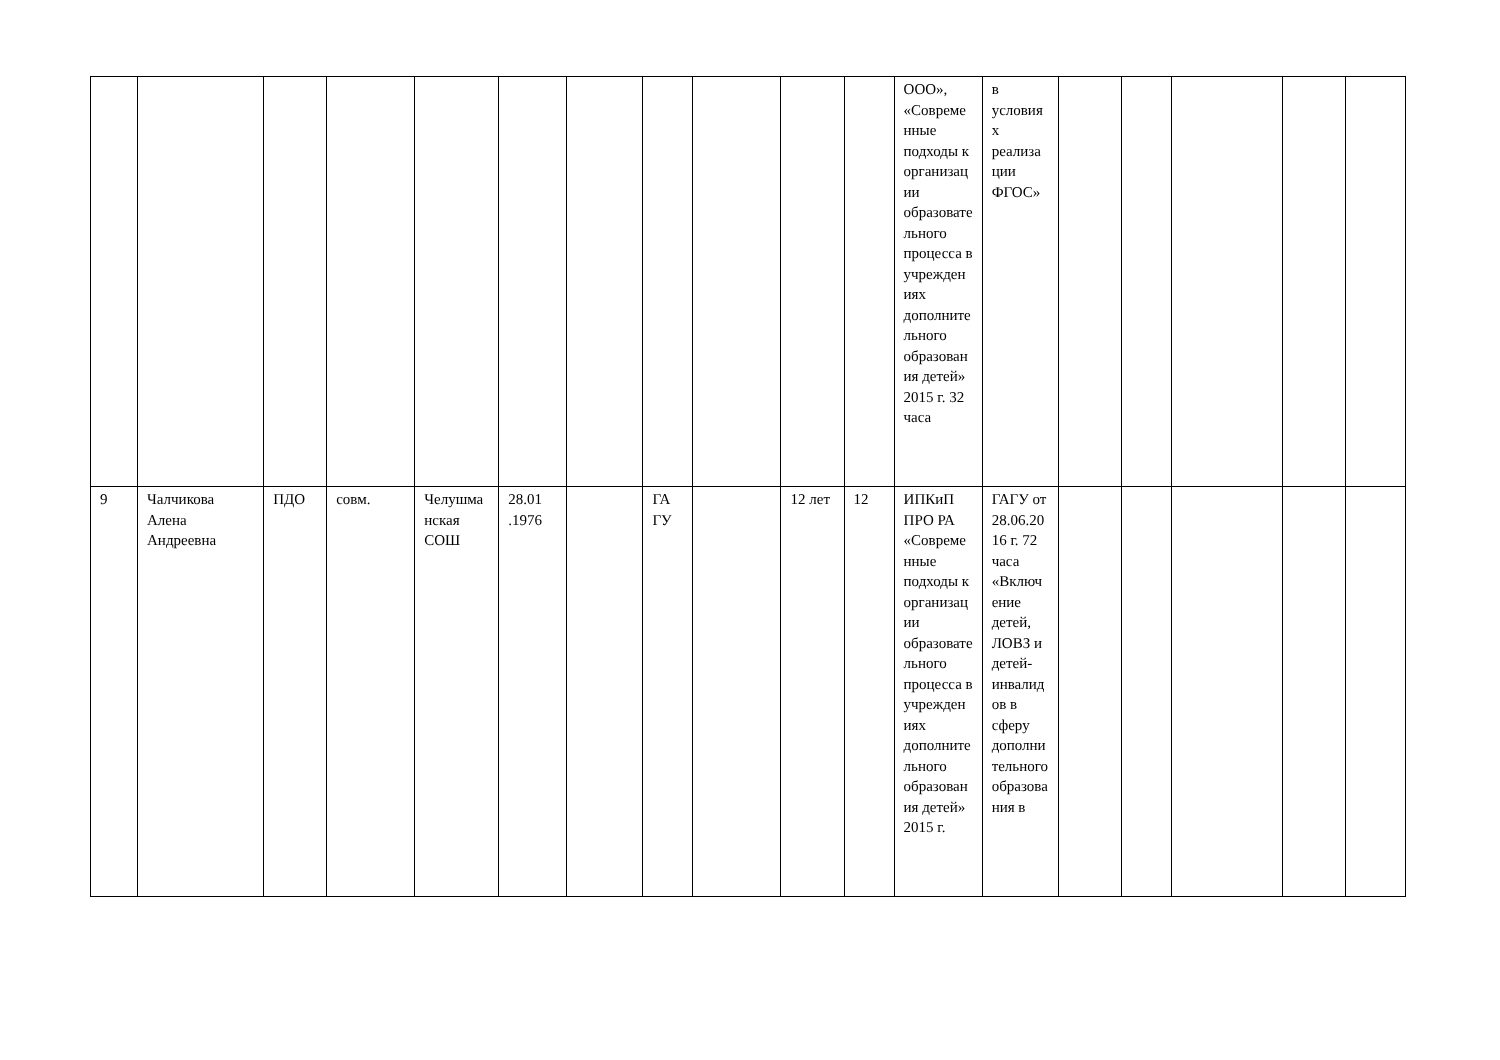| | | | | | | | | | | | ООО», «Современные подходы к организации образовательного процесса в учреждениях дополнительного образования детей» 2015 г. 32 часа | в условиях реализации ФГОС» | | | | | |
| 9 | Чалчикова Алена Андреевна | ПДО | совм. | Челушманская СОШ | 28.01 .1976 | | ГА ГУ | | 12 лет | 12 | ИПКиП ПРО РА «Современные подходы к организации образовательного процесса в учреждениях дополнительного образования детей» 2015 г. | ГАГУ от 28.06.2016 г. 72 часа «Включение детей, ЛОВЗ и детей-инвалидов в сферу дополнительного образования в | | | | | |